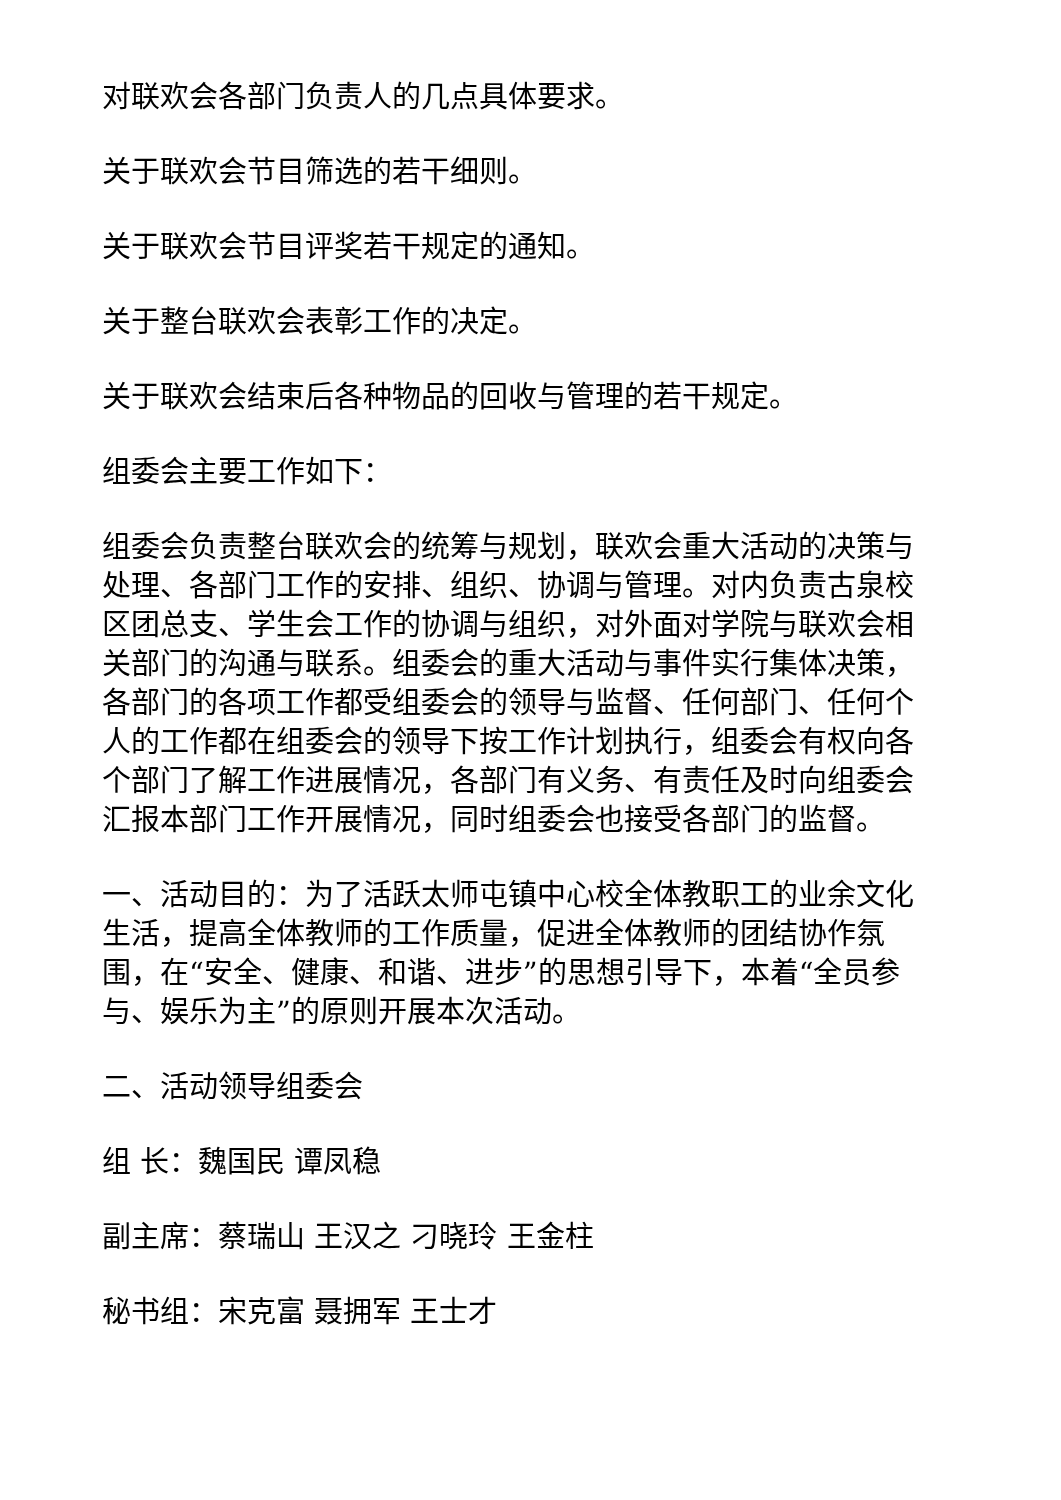对联欢会各部门负责人的几点具体要求。
关于联欢会节目筛选的若干细则。
关于联欢会节目评奖若干规定的通知。
关于整台联欢会表彰工作的决定。
关于联欢会结束后各种物品的回收与管理的若干规定。
组委会主要工作如下：
组委会负责整台联欢会的统筹与规划，联欢会重大活动的决策与处理、各部门工作的安排、组织、协调与管理。对内负责古泉校区团总支、学生会工作的协调与组织，对外面对学院与联欢会相关部门的沟通与联系。组委会的重大活动与事件实行集体决策，各部门的各项工作都受组委会的领导与监督、任何部门、任何个人的工作都在组委会的领导下按工作计划执行，组委会有权向各个部门了解工作进展情况，各部门有义务、有责任及时向组委会汇报本部门工作开展情况，同时组委会也接受各部门的监督。
一、活动目的：为了活跃太师屯镇中心校全体教职工的业余文化生活，提高全体教师的工作质量，促进全体教师的团结协作氛围，在“安全、健康、和谐、进步”的思想引导下，本着“全员参与、娱乐为主”的原则开展本次活动。
二、活动领导组委会
组 长：魏国民 谭凤稳
副主席：蔡瑞山 王汉之 刁晓玲 王金柱
秘书组：宋克富 聂拥军 王士才